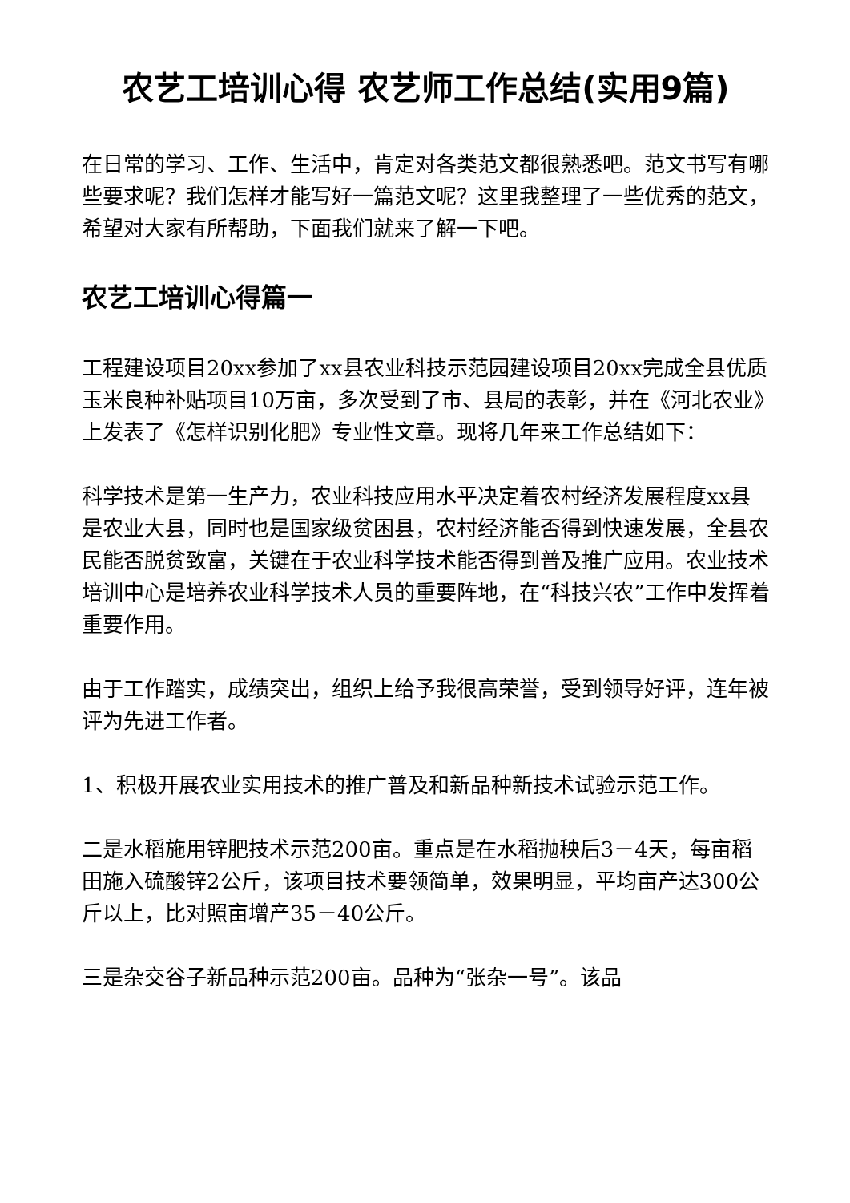农艺工培训心得 农艺师工作总结(实用9篇)
在日常的学习、工作、生活中，肯定对各类范文都很熟悉吧。范文书写有哪些要求呢？我们怎样才能写好一篇范文呢？这里我整理了一些优秀的范文，希望对大家有所帮助，下面我们就来了解一下吧。
农艺工培训心得篇一
工程建设项目20xx参加了xx县农业科技示范园建设项目20xx完成全县优质玉米良种补贴项目10万亩，多次受到了市、县局的表彰，并在《河北农业》上发表了《怎样识别化肥》专业性文章。现将几年来工作总结如下：
科学技术是第一生产力，农业科技应用水平决定着农村经济发展程度xx县是农业大县，同时也是国家级贫困县，农村经济能否得到快速发展，全县农民能否脱贫致富，关键在于农业科学技术能否得到普及推广应用。农业技术培训中心是培养农业科学技术人员的重要阵地，在“科技兴农”工作中发挥着重要作用。
由于工作踏实，成绩突出，组织上给予我很高荣誉，受到领导好评，连年被评为先进工作者。
1、积极开展农业实用技术的推广普及和新品种新技术试验示范工作。
二是水稻施用锌肥技术示范200亩。重点是在水稻抛秧后3－4天，每亩稻田施入硫酸锌2公斤，该项目技术要领简单，效果明显，平均亩产达300公斤以上，比对照亩增产35－40公斤。
三是杂交谷子新品种示范200亩。品种为“张杂一号”。该品